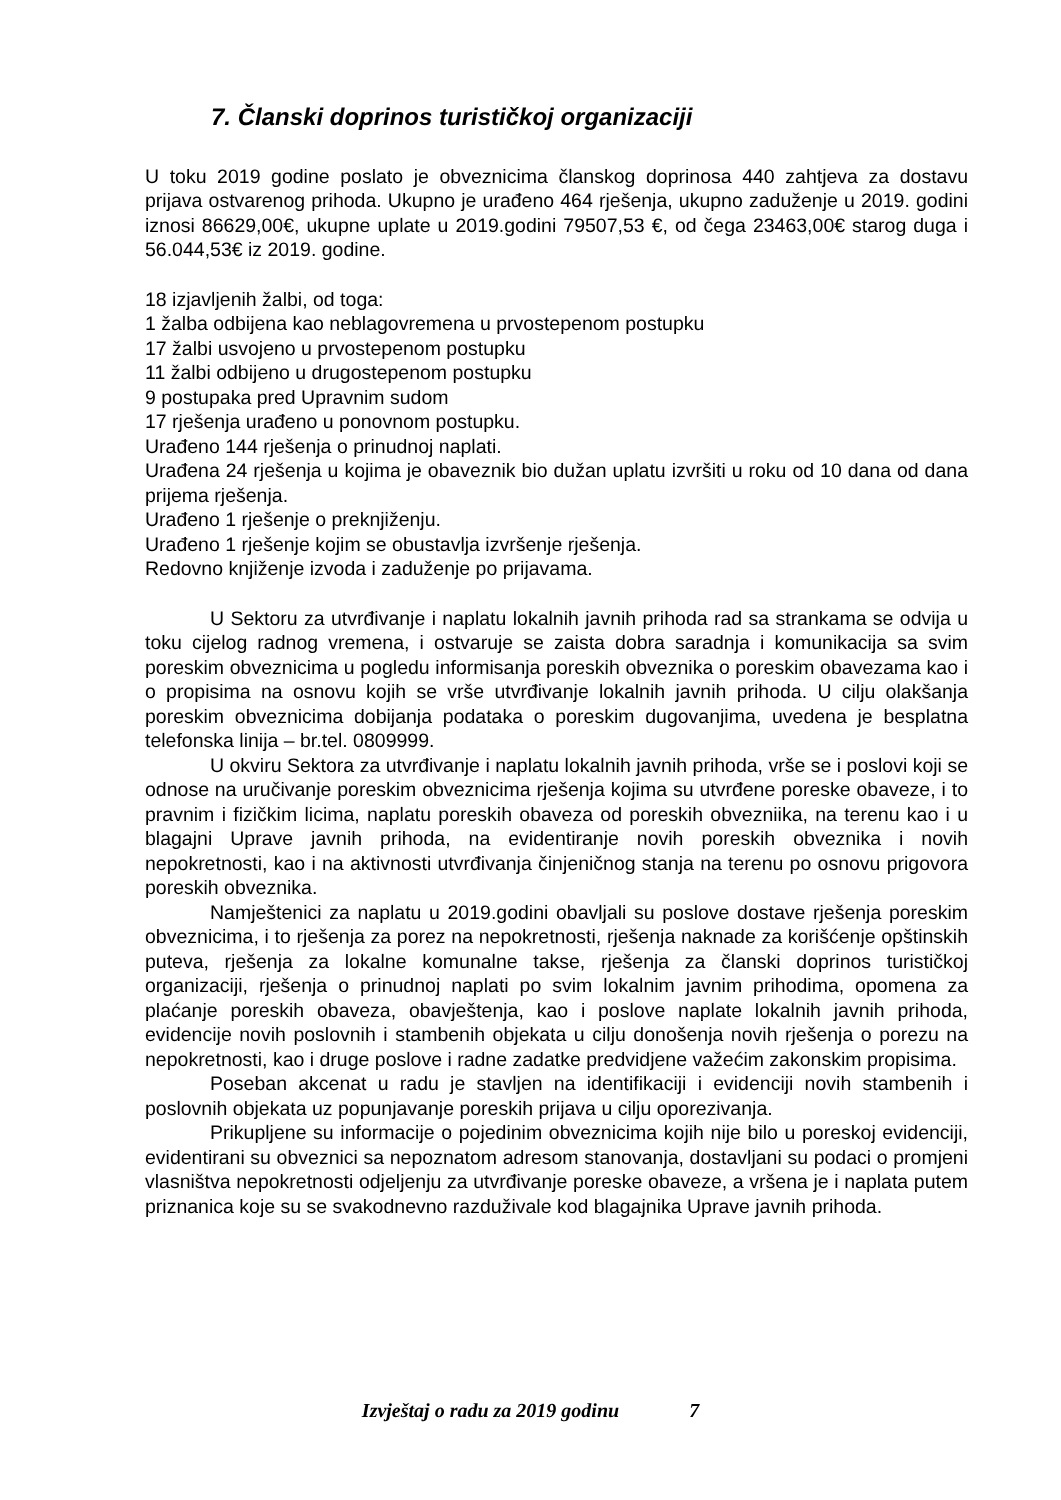7. Članski doprinos turističkoj organizaciji
U toku 2019 godine poslato je obveznicima članskog doprinosa 440 zahtjeva za dostavu prijava ostvarenog prihoda. Ukupno je urađeno 464 rješenja, ukupno zaduženje u 2019. godini iznosi 86629,00€, ukupne uplate u 2019.godini 79507,53 €, od čega 23463,00€ starog duga i 56.044,53€ iz 2019. godine.
18 izjavljenih žalbi, od toga:
1 žalba odbijena kao neblagovremena u prvostepenom postupku
17 žalbi usvojeno u prvostepenom postupku
11 žalbi odbijeno u drugostepenom postupku
9 postupaka pred Upravnim sudom
17 rješenja urađeno u ponovnom postupku.
Urađeno 144 rješenja o prinudnoj naplati.
Urađena 24 rješenja u kojima je obaveznik bio dužan uplatu izvršiti u roku od 10 dana od dana prijema rješenja.
Urađeno 1 rješenje o preknjiženju.
Urađeno 1 rješenje kojim se obustavlja izvršenje rješenja.
Redovno knjiženje izvoda i zaduženje po prijavama.
U Sektoru za utvrđivanje i naplatu lokalnih javnih prihoda rad sa strankama se odvija u toku cijelog radnog vremena, i ostvaruje se zaista dobra saradnja i komunikacija sa svim poreskim obveznicima u pogledu informisanja poreskih obveznika o poreskim obavezama kao i o propisima na osnovu kojih se vrše utvrđivanje lokalnih javnih prihoda. U cilju olakšanja poreskim obveznicima dobijanja podataka o poreskim dugovanjima, uvedena je besplatna telefonska linija – br.tel. 0809999.
U okviru Sektora za utvrđivanje i naplatu lokalnih javnih prihoda, vrše se i poslovi koji se odnose na uručivanje poreskim obveznicima rješenja kojima su utvrđene poreske obaveze, i to pravnim i fizičkim licima, naplatu poreskih obaveza od poreskih obvezniika, na terenu kao i u blagajni Uprave javnih prihoda, na evidentiranje novih poreskih obveznika i novih nepokretnosti, kao i na aktivnosti utvrđivanja činjeničnog stanja na terenu po osnovu prigovora poreskih obveznika.
Namještenici za naplatu u 2019.godini obavljali su poslove dostave rješenja poreskim obveznicima, i to rješenja za porez na nepokretnosti, rješenja naknade za korišćenje opštinskih puteva, rješenja za lokalne komunalne takse, rješenja za članski doprinos turističkoj organizaciji, rješenja o prinudnoj naplati po svim lokalnim javnim prihodima, opomena za plaćanje poreskih obaveza, obavještenja, kao i poslove naplate lokalnih javnih prihoda, evidencije novih poslovnih i stambenih objekata u cilju donošenja novih rješenja o porezu na nepokretnosti, kao i druge poslove i radne zadatke predvidjene važećim zakonskim propisima.
Poseban akcenat u radu je stavljen na identifikaciji i evidenciji novih stambenih i poslovnih objekata uz popunjavanje poreskih prijava u cilju oporezivanja.
Prikupljene su informacije o pojedinim obveznicima kojih nije bilo u poreskoj evidenciji, evidentirani su obveznici sa nepoznatom adresom stanovanja, dostavljani su podaci o promjeni vlasništva nepokretnosti odjeljenju za utvrđivanje poreske obaveze, a vršena je i naplata putem priznanica koje su se svakodnevno razduživale kod blagajnika Uprave javnih prihoda.
Izvještaj o radu za 2019 godinu 7